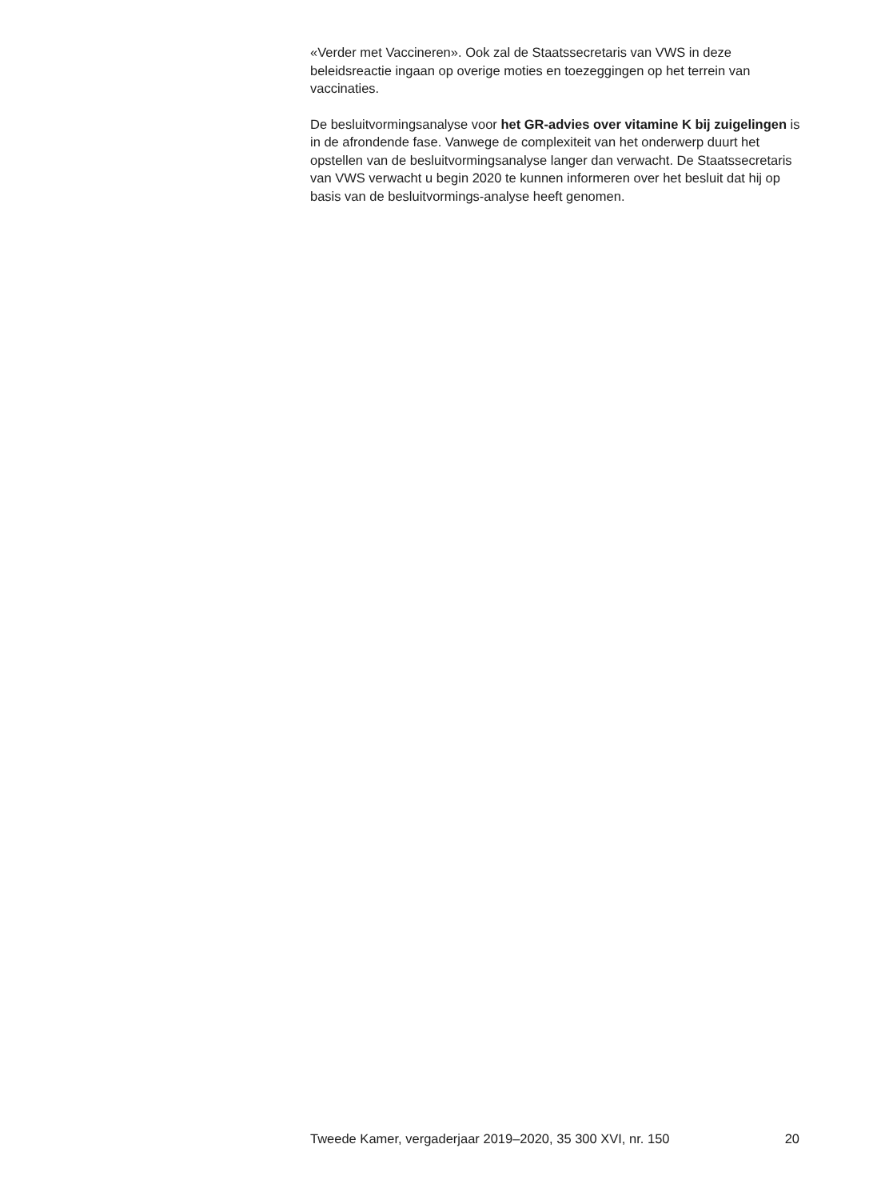«Verder met Vaccineren». Ook zal de Staatssecretaris van VWS in deze beleidsreactie ingaan op overige moties en toezeggingen op het terrein van vaccinaties.
De besluitvormingsanalyse voor het GR-advies over vitamine K bij zuigelingen is in de afrondende fase. Vanwege de complexiteit van het onderwerp duurt het opstellen van de besluitvormingsanalyse langer dan verwacht. De Staatssecretaris van VWS verwacht u begin 2020 te kunnen informeren over het besluit dat hij op basis van de besluitvormings-analyse heeft genomen.
Tweede Kamer, vergaderjaar 2019–2020, 35 300 XVI, nr. 150 20